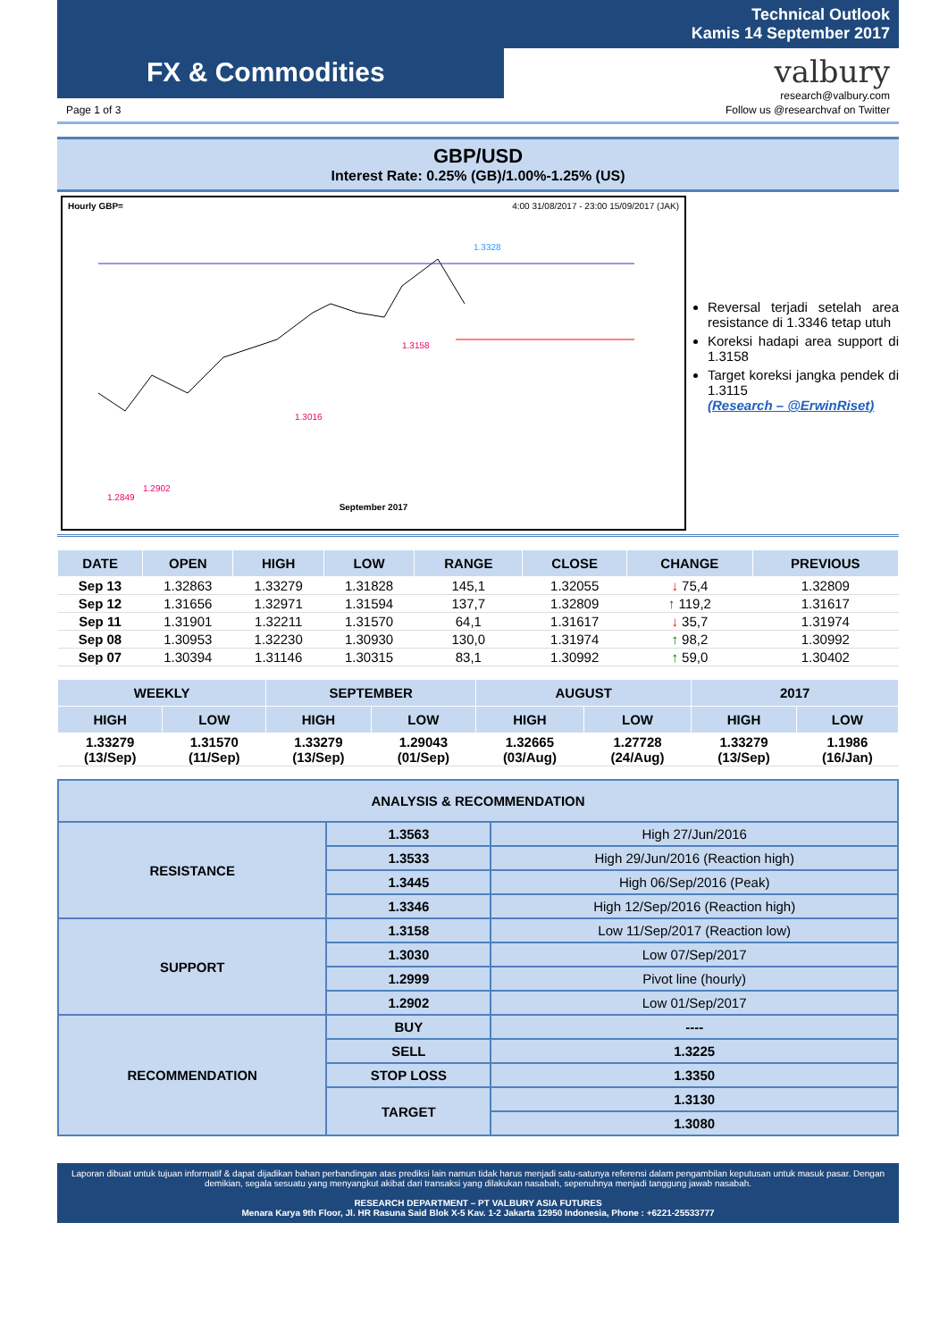FX & Commodities
Technical Outlook
Kamis 14 September 2017
valbury
research@valbury.com
Page 1 of 3 Follow us @researchvaf on Twitter
GBP/USD
Interest Rate: 0.25% (GB)/1.00%-1.25% (US)
Hourly GBP= 4:00 31/08/2017 - 23:00 15/09/2017 (JAK)
1.3328
1.3158
1.3016
1.2902
1.2849
September 2017
Reversal terjadi setelah area resistance di 1.3346 tetap utuh
Koreksi hadapi area support di 1.3158
Target koreksi jangka pendek di 1.3115
(Research – @ErwinRiset)
| DATE | OPEN | HIGH | LOW | RANGE | CLOSE | CHANGE | PREVIOUS |
| --- | --- | --- | --- | --- | --- | --- | --- |
| Sep 13 | 1.32863 | 1.33279 | 1.31828 | 145,1 | 1.32055 | ↓ 75,4 | 1.32809 |
| Sep 12 | 1.31656 | 1.32971 | 1.31594 | 137,7 | 1.32809 | ↑ 119,2 | 1.31617 |
| Sep 11 | 1.31901 | 1.32211 | 1.31570 | 64,1 | 1.31617 | ↓ 35,7 | 1.31974 |
| Sep 08 | 1.30953 | 1.32230 | 1.30930 | 130,0 | 1.31974 | ↑ 98,2 | 1.30992 |
| Sep 07 | 1.30394 | 1.31146 | 1.30315 | 83,1 | 1.30992 | ↑ 59,0 | 1.30402 |
| WEEKLY | | SEPTEMBER | | AUGUST | | 2017 | |
| --- | --- | --- | --- | --- | --- | --- | --- |
| HIGH | LOW | HIGH | LOW | HIGH | LOW | HIGH | LOW |
| 1.33279 (13/Sep) | 1.31570 (11/Sep) | 1.33279 (13/Sep) | 1.29043 (01/Sep) | 1.32665 (03/Aug) | 1.27728 (24/Aug) | 1.33279 (13/Sep) | 1.1986 (16/Jan) |
| ANALYSIS & RECOMMENDATION | | |
| RESISTANCE | 1.3563 | High 27/Jun/2016 |
| | 1.3533 | High 29/Jun/2016 (Reaction high) |
| | 1.3445 | High 06/Sep/2016 (Peak) |
| | 1.3346 | High 12/Sep/2016 (Reaction high) |
| SUPPORT | 1.3158 | Low 11/Sep/2017 (Reaction low) |
| | 1.3030 | Low 07/Sep/2017 |
| | 1.2999 | Pivot line (hourly) |
| | 1.2902 | Low 01/Sep/2017 |
| RECOMMENDATION | BUY | ---- |
| | SELL | 1.3225 |
| | STOP LOSS | 1.3350 |
| | TARGET | 1.3130 |
| | | 1.3080 |
Laporan dibuat untuk tujuan informatif & dapat dijadikan bahan perbandingan atas prediksi lain namun tidak harus menjadi satu-satunya referensi dalam pengambilan keputusan untuk masuk pasar. Dengan demikian, segala sesuatu yang menyangkut akibat dari transaksi yang dilakukan nasabah, sepenuhnya menjadi tanggung jawab nasabah.
RESEARCH DEPARTMENT – PT VALBURY ASIA FUTURES
Menara Karya 9th Floor, Jl. HR Rasuna Said Blok X-5 Kav. 1-2 Jakarta 12950 Indonesia, Phone : +6221-25533777